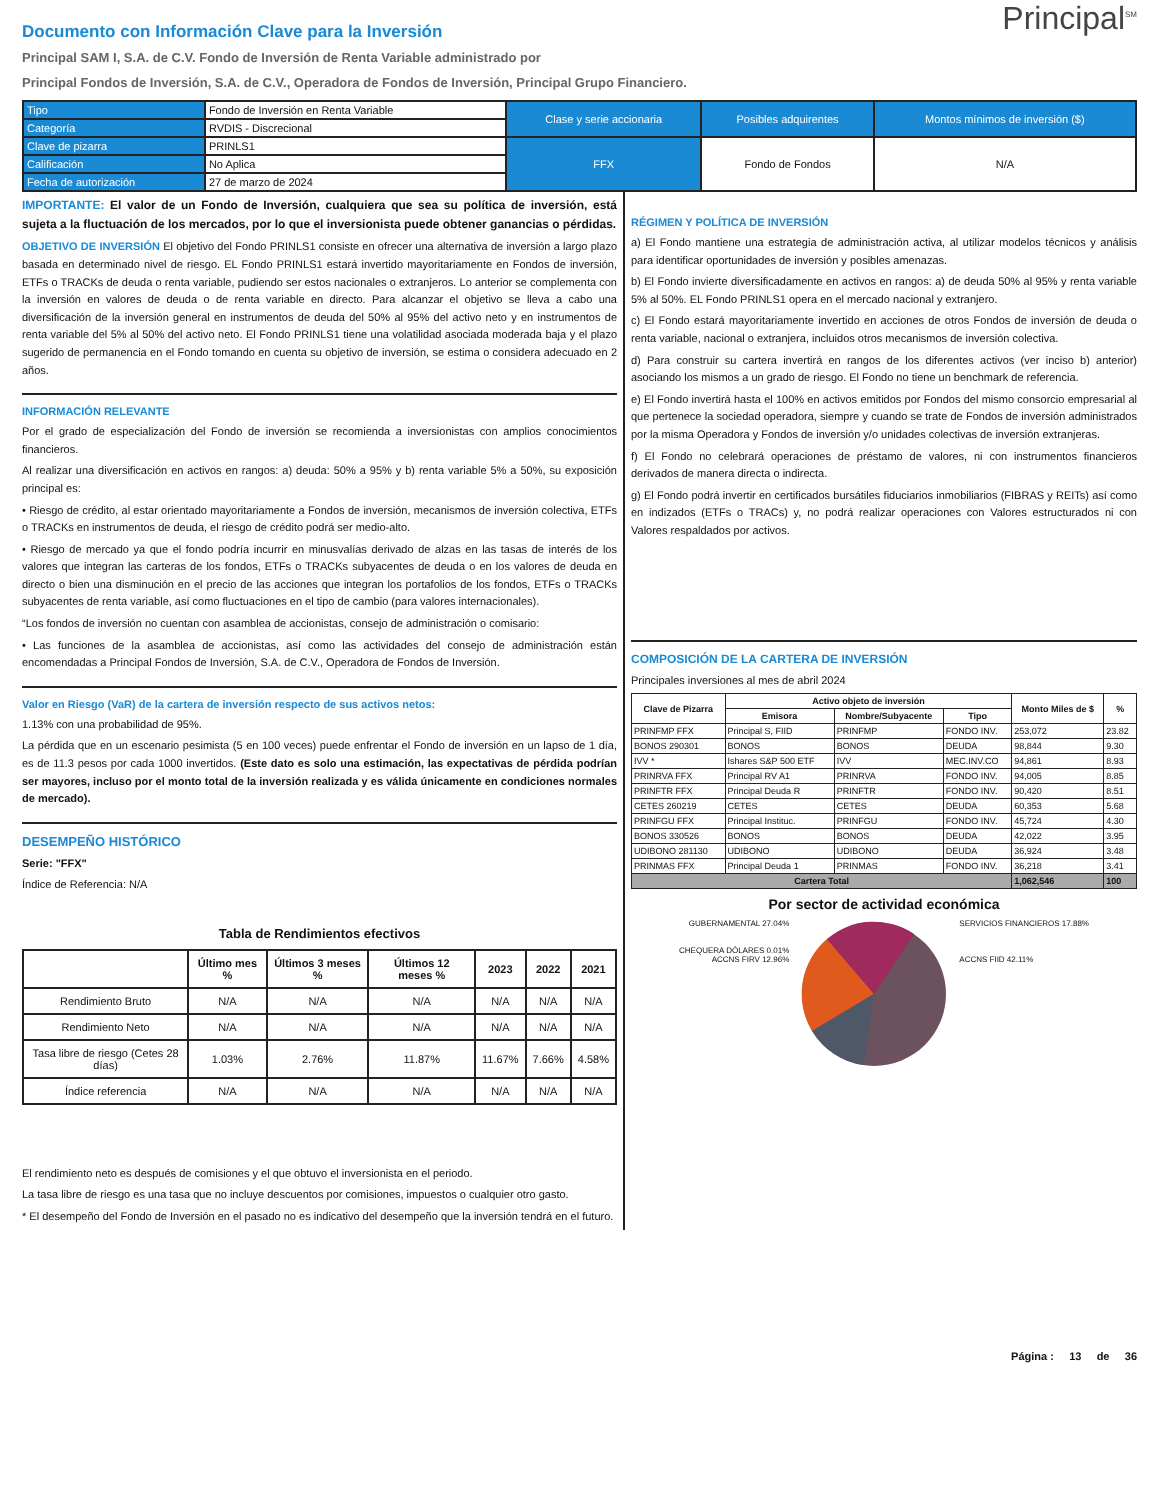Documento con Información Clave para la Inversión
Principal<sup>SM</sup>
Principal SAM I, S.A. de C.V. Fondo de Inversión de Renta Variable administrado por
Principal Fondos de Inversión, S.A. de C.V., Operadora de Fondos de Inversión, Principal Grupo Financiero.
| Tipo | Fondo de Inversión en Renta Variable | Clase y serie accionaria | Posibles adquirentes | Montos mínimos de inversión ($) |
| Categoría | RVDIS - Discrecional | | | |
| Clave de pizarra | PRINLS1 | FFX | Fondo de Fondos | N/A |
| Calificación | No Aplica | | | |
| Fecha de autorización | 27 de marzo de 2024 | | | |
IMPORTANTE: El valor de un Fondo de Inversión, cualquiera que sea su política de inversión, está sujeta a la fluctuación de los mercados, por lo que el inversionista puede obtener ganancias o pérdidas.
OBJETIVO DE INVERSIÓN El objetivo del Fondo PRINLS1 consiste en ofrecer una alternativa de inversión a largo plazo basada en determinado nivel de riesgo. EL Fondo PRINLS1 estará invertido mayoritariamente en Fondos de inversión, ETFs o TRACKs de deuda o renta variable, pudiendo ser estos nacionales o extranjeros. Lo anterior se complementa con la inversión en valores de deuda o de renta variable en directo. Para alcanzar el objetivo se lleva a cabo una diversificación de la inversión general en instrumentos de deuda del 50% al 95% del activo neto y en instrumentos de renta variable del 5% al 50% del activo neto. El Fondo PRINLS1 tiene una volatilidad asociada moderada baja y el plazo sugerido de permanencia en el Fondo tomando en cuenta su objetivo de inversión, se estima o considera adecuado en 2 años.
INFORMACIÓN RELEVANTE
Por el grado de especialización del Fondo de inversión se recomienda a inversionistas con amplios conocimientos financieros.
Al realizar una diversificación en activos en rangos: a) deuda: 50% a 95% y b) renta variable 5% a 50%, su exposición principal es:
• Riesgo de crédito, al estar orientado mayoritariamente a Fondos de inversión, mecanismos de inversión colectiva, ETFs o TRACKs en instrumentos de deuda, el riesgo de crédito podrá ser medio-alto.
• Riesgo de mercado ya que el fondo podría incurrir en minusvalías derivado de alzas en las tasas de interés de los valores que integran las carteras de los fondos, ETFs o TRACKs subyacentes de deuda o en los valores de deuda en directo o bien una disminución en el precio de las acciones que integran los portafolios de los fondos, ETFs o TRACKs subyacentes de renta variable, así como fluctuaciones en el tipo de cambio (para valores internacionales).
“Los fondos de inversión no cuentan con asamblea de accionistas, consejo de administración o comisario:
• Las funciones de la asamblea de accionistas, así como las actividades del consejo de administración están encomendadas a Principal Fondos de Inversión, S.A. de C.V., Operadora de Fondos de Inversión.
Valor en Riesgo (VaR) de la cartera de inversión respecto de sus activos netos:
1.13% con una probabilidad de 95%.
La pérdida que en un escenario pesimista (5 en 100 veces) puede enfrentar el Fondo de inversión en un lapso de 1 día, es de 11.3 pesos por cada 1000 invertidos. (Este dato es solo una estimación, las expectativas de pérdida podrían ser mayores, incluso por el monto total de la inversión realizada y es válida únicamente en condiciones normales de mercado).
DESEMPEÑO HISTÓRICO
Serie: "FFX"
Índice de Referencia: N/A
Tabla de Rendimientos efectivos
| | Último mes % | Últimos 3 meses % | Últimos 12 meses % | 2023 | 2022 | 2021 |
| --- | --- | --- | --- | --- | --- | --- |
| Rendimiento Bruto | N/A | N/A | N/A | N/A | N/A | N/A |
| Rendimiento Neto | N/A | N/A | N/A | N/A | N/A | N/A |
| Tasa libre de riesgo (Cetes 28 días) | 1.03% | 2.76% | 11.87% | 11.67% | 7.66% | 4.58% |
| Índice referencia | N/A | N/A | N/A | N/A | N/A | N/A |
El rendimiento neto es después de comisiones y el que obtuvo el inversionista en el periodo.
La tasa libre de riesgo es una tasa que no incluye descuentos por comisiones, impuestos o cualquier otro gasto.
* El desempeño del Fondo de Inversión en el pasado no es indicativo del desempeño que la inversión tendrá en el futuro.
RÉGIMEN Y POLÍTICA DE INVERSIÓN
a) El Fondo mantiene una estrategia de administración activa, al utilizar modelos técnicos y análisis para identificar oportunidades de inversión y posibles amenazas.
b) El Fondo invierte diversificadamente en activos en rangos: a) de deuda 50% al 95% y renta variable 5% al 50%. EL Fondo PRINLS1 opera en el mercado nacional y extranjero.
c) El Fondo estará mayoritariamente invertido en acciones de otros Fondos de inversión de deuda o renta variable, nacional o extranjera, incluidos otros mecanismos de inversión colectiva.
d) Para construir su cartera invertirá en rangos de los diferentes activos (ver inciso b) anterior) asociando los mismos a un grado de riesgo. El Fondo no tiene un benchmark de referencia.
e) El Fondo invertirá hasta el 100% en activos emitidos por Fondos del mismo consorcio empresarial al que pertenece la sociedad operadora, siempre y cuando se trate de Fondos de inversión administrados por la misma Operadora y Fondos de inversión y/o unidades colectivas de inversión extranjeras.
f) El Fondo no celebrará operaciones de préstamo de valores, ni con instrumentos financieros derivados de manera directa o indirecta.
g) El Fondo podrá invertir en certificados bursátiles fiduciarios inmobiliarios (FIBRAS y REITs) así como en indizados (ETFs o TRACs) y, no podrá realizar operaciones con Valores estructurados ni con Valores respaldados por activos.
COMPOSICIÓN DE LA CARTERA DE INVERSIÓN
Principales inversiones al mes de abril 2024
| Clave de Pizarra | Activo objeto de inversión | | | Monto Miles de $ | % |
| --- | --- | --- | --- | --- | --- |
| | Emisora | Nombre/Subyacente | Tipo | | |
| PRINFMP FFX | Principal S, FIID | PRINFMP | FONDO INV. | 253,072 | 23.82 |
| BONOS 290301 | BONOS | BONOS | DEUDA | 98,844 | 9.30 |
| IVV * | Ishares S&P 500 ETF | IVV | MEC.INV.CO | 94,861 | 8.93 |
| PRINRVA FFX | Principal RV A1 | PRINRVA | FONDO INV. | 94,005 | 8.85 |
| PRINFTR FFX | Principal Deuda R | PRINFTR | FONDO INV. | 90,420 | 8.51 |
| CETES 260219 | CETES | CETES | DEUDA | 60,353 | 5.68 |
| PRINFGU FFX | Principal Instituc. | PRINFGU | FONDO INV. | 45,724 | 4.30 |
| BONOS 330526 | BONOS | BONOS | DEUDA | 42,022 | 3.95 |
| UDIBONO 281130 | UDIBONO | UDIBONO | DEUDA | 36,924 | 3.48 |
| PRINMAS FFX | Principal Deuda 1 | PRINMAS | FONDO INV. | 36,218 | 3.41 |
| Cartera Total | | | | 1,062,546 | 100 |
Por sector de actividad económica
GUBERNAMENTAL 27.04%
CHEQUERA DÓLARES 0.01%
ACCNS FIRV 12.96%
SERVICIOS FINANCIEROS 17.88%
ACCNS FIID 42.11%
Página : 13 de 36